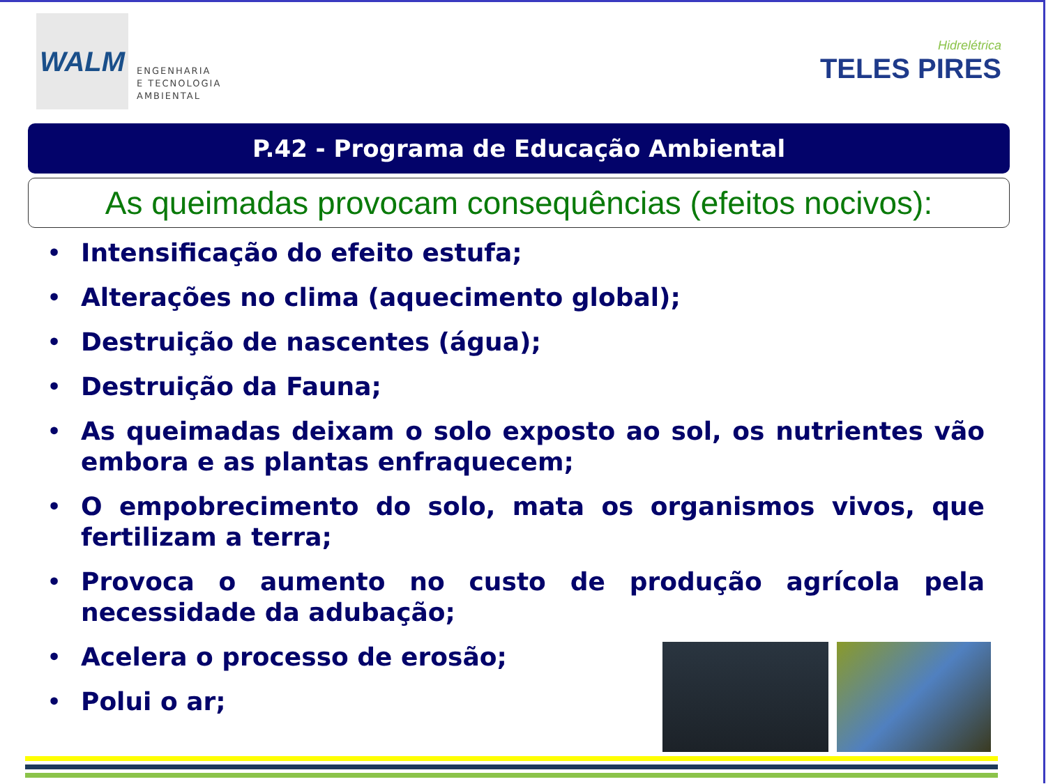WALM
ENGENHARIA
E TECNOLOGIA
AMBIENTAL
Hidrelétrica
TELES PIRES
P.42 - Programa de Educação Ambiental
As queimadas provocam consequências (efeitos nocivos):
• Intensificação do efeito estufa;
• Alterações no clima (aquecimento global);
• Destruição de nascentes (água);
• Destruição da Fauna;
• As queimadas deixam o solo exposto ao sol, os nutrientes vão embora e as plantas enfraquecem;
• O empobrecimento do solo, mata os organismos vivos, que fertilizam a terra;
• Provoca o aumento no custo de produção agrícola pela necessidade da adubação;
• Acelera o processo de erosão;
• Polui o ar;